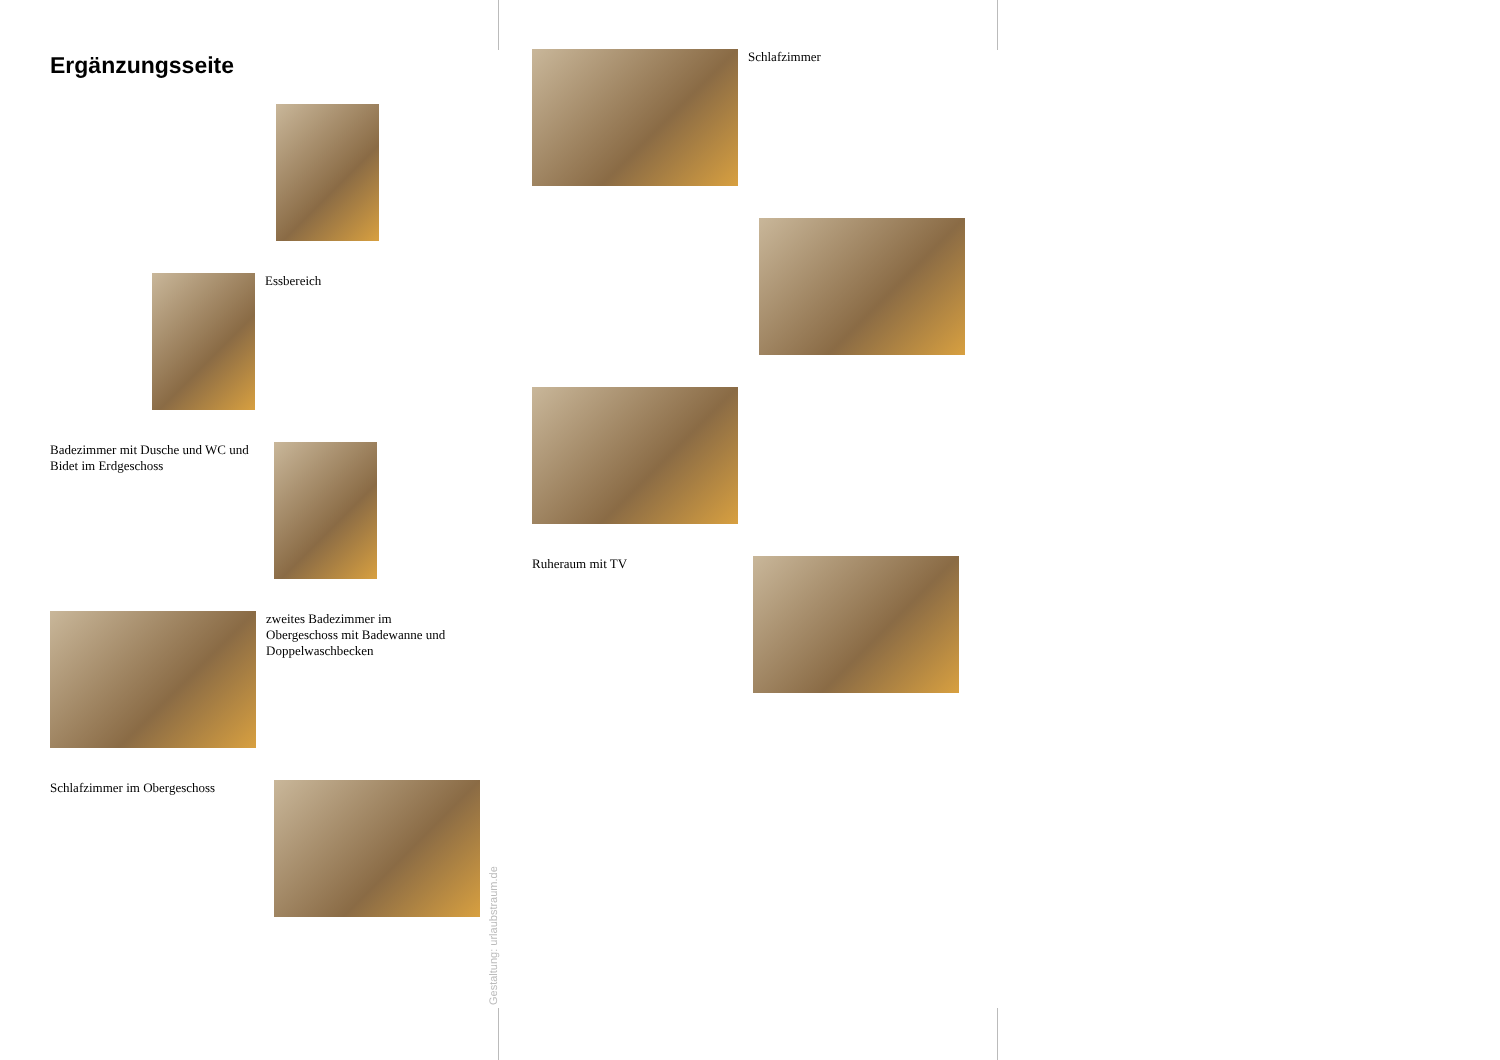Ergänzungsseite
Essbereich
Badezimmer mit Dusche und WC und Bidet im Erdgeschoss
zweites Badezimmer im Obergeschoss mit Badewanne und Doppelwaschbecken
Schlafzimmer im Obergeschoss
Schlafzimmer
Ruheraum mit TV
Gestaltung: urlaubstraum.de